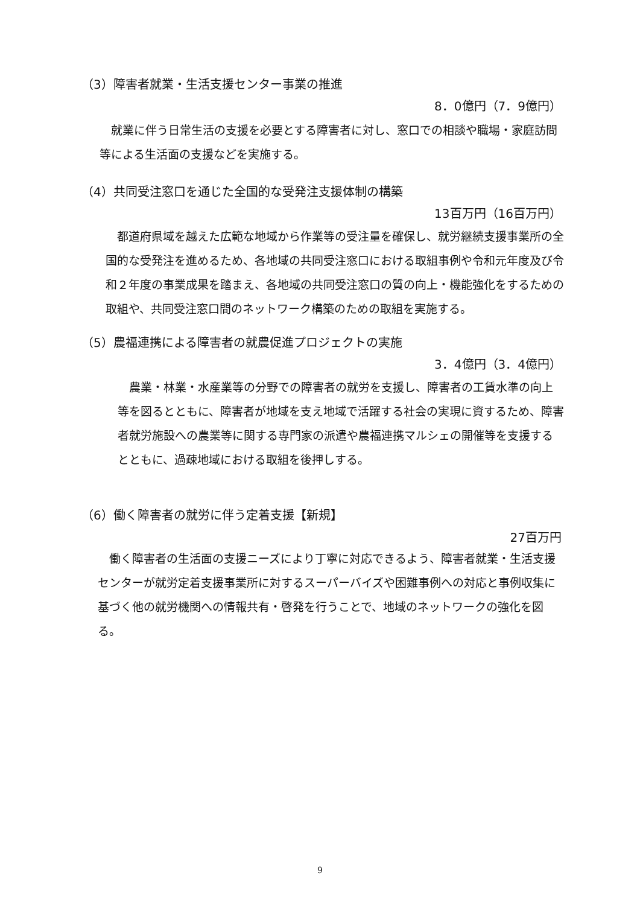（3）障害者就業・生活支援センター事業の推進
8．0億円（7．9億円）
　就業に伴う日常生活の支援を必要とする障害者に対し、窓口での相談や職場・家庭訪問等による生活面の支援などを実施する。
（4）共同受注窓口を通じた全国的な受発注支援体制の構築
13百万円（16百万円）
　都道府県域を越えた広範な地域から作業等の受注量を確保し、就労継続支援事業所の全国的な受発注を進めるため、各地域の共同受注窓口における取組事例や令和元年度及び令和２年度の事業成果を踏まえ、各地域の共同受注窓口の質の向上・機能強化をするための取組や、共同受注窓口間のネットワーク構築のための取組を実施する。
（5）農福連携による障害者の就農促進プロジェクトの実施
3．4億円（3．4億円）
　農業・林業・水産業等の分野での障害者の就労を支援し、障害者の工賃水準の向上等を図るとともに、障害者が地域を支え地域で活躍する社会の実現に資するため、障害者就労施設への農業等に関する専門家の派遣や農福連携マルシェの開催等を支援するとともに、過疎地域における取組を後押しする。
（6）働く障害者の就労に伴う定着支援【新規】
27百万円
　働く障害者の生活面の支援ニーズにより丁寧に対応できるよう、障害者就業・生活支援センターが就労定着支援事業所に対するスーパーバイズや困難事例への対応と事例収集に基づく他の就労機関への情報共有・啓発を行うことで、地域のネットワークの強化を図る。
9